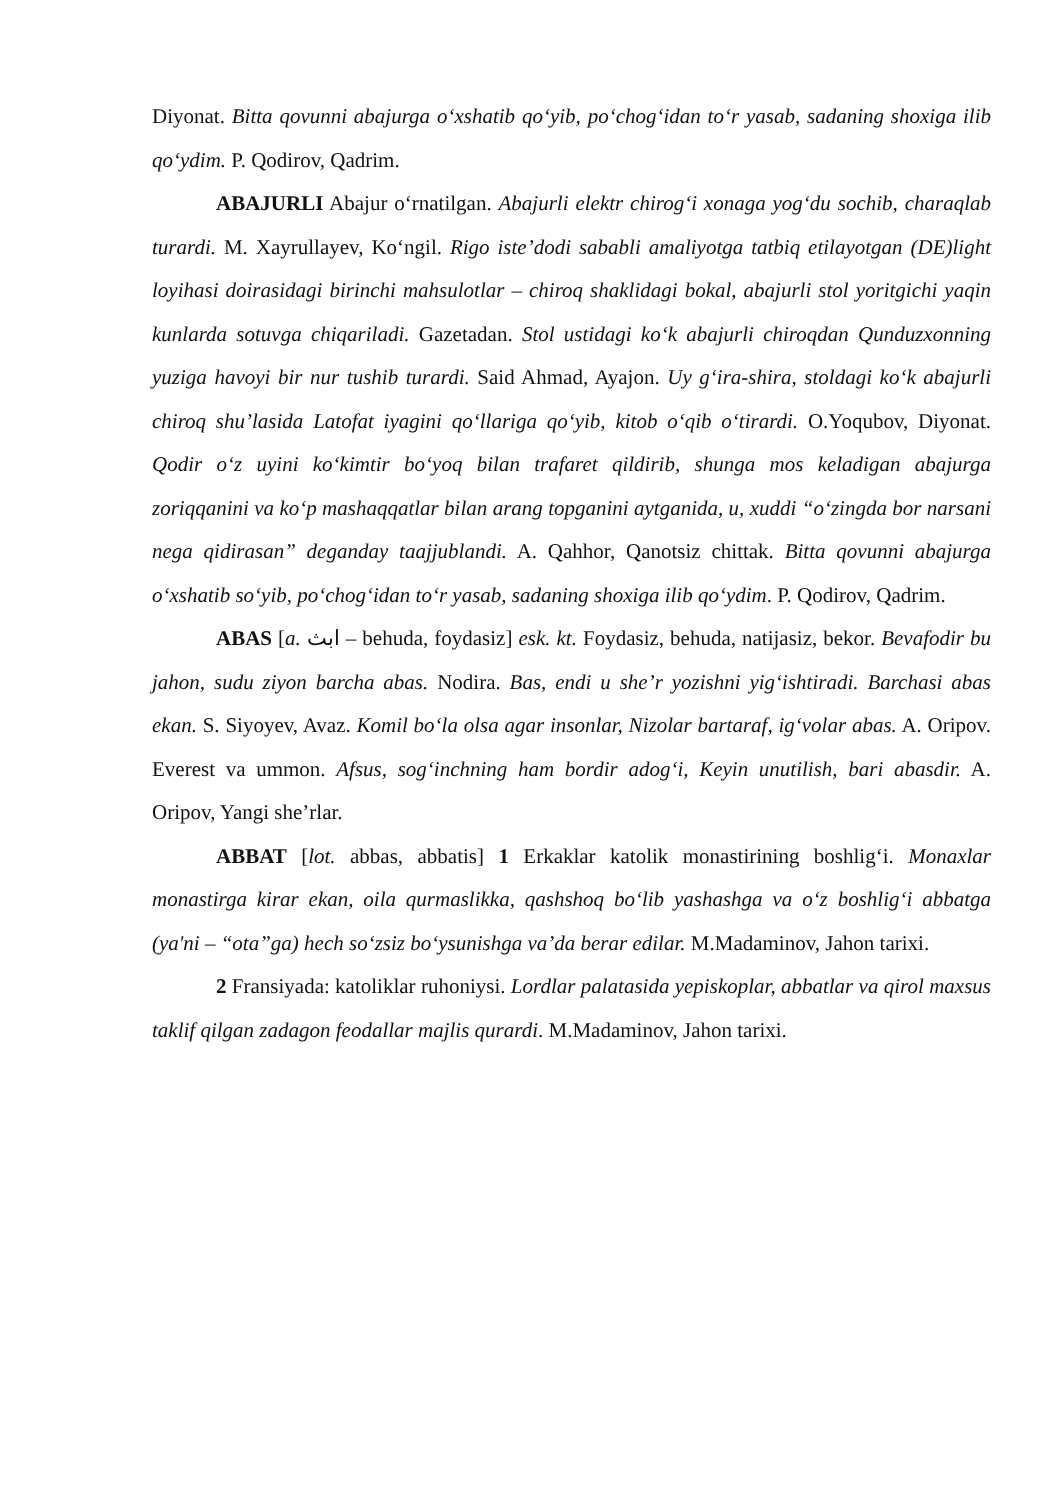Diyonat. Bitta qovunni abajurga o‘xshatib qo‘yib, po‘chog‘idan to‘r yasab, sadaning shoxiga ilib qo‘ydim. P. Qodirov, Qadrim.
ABAJURLI Abajur o‘rnatilgan. Abajurli elektr chirog‘i xonaga yog‘du sochib, charaqlab turardi. M. Xayrullayev, Ko‘ngil. Rigo iste’dodi sababli amaliyotga tatbiq etilayotgan (DE)light loyihasi doirasidagi birinchi mahsulotlar – chiroq shaklidagi bokal, abajurli stol yoritgichi yaqin kunlarda sotuvga chiqariladi. Gazetadan. Stol ustidagi ko‘k abajurli chiroqdan Qunduzxonning yuziga havoyi bir nur tushib turardi. Said Ahmad, Ayajon. Uy g‘ira-shira, stoldagi ko‘k abajurli chiroq shu’lasida Latofat iyagini qo‘llariga qo‘yib, kitob o‘qib o‘tirardi. O.Yoqubov, Diyonat. Qodir o‘z uyini ko‘kimtir bo‘yoq bilan trafaret qildirib, shunga mos keladigan abajurga zoriqqanini va ko‘p mashaqqatlar bilan arang topganini aytganida, u, xuddi “o‘zingda bor narsani nega qidirasan” deganday taajjublandi. A. Qahhor, Qanotsiz chittak. Bitta qovunni abajurga o‘xshatib so‘yib, po‘chog‘idan to‘r yasab, sadaning shoxiga ilib qo‘ydim. P. Qodirov, Qadrim.
ABAS [a. ابث – behuda, foydasiz] esk. kt. Foydasiz, behuda, natijasiz, bekor. Bevafodir bu jahon, sudu ziyon barcha abas. Nodira. Bas, endi u she’r yozishni yig‘ishtiradi. Barchasi abas ekan. S. Siyoyev, Avaz. Komil bo‘la olsa agar insonlar, Nizolar bartaraf, ig‘volar abas. A. Oripov. Everest va ummon. Afsus, sog‘inchning ham bordir adog‘i, Keyin unutilish, bari abasdir. A. Oripov, Yangi she’rlar.
ABBAT [lot. abbas, abbatis] 1 Erkaklar katolik monastirining boshlig‘i. Monaxlar monastirga kirar ekan, oila qurmaslikka, qashshoq bo‘lib yashashga va o‘z boshlig‘i abbatga (ya'ni – “ota”ga) hech so‘zsiz bo‘ysunishga va’da berar edilar. M.Madaminov, Jahon tarixi.
2 Fransiyada: katoliklar ruhoniysi. Lordlar palatasida yepiskoplar, abbatlar va qirol maxsus taklif qilgan zadagon feodallar majlis qurardi. M.Madaminov, Jahon tarixi.